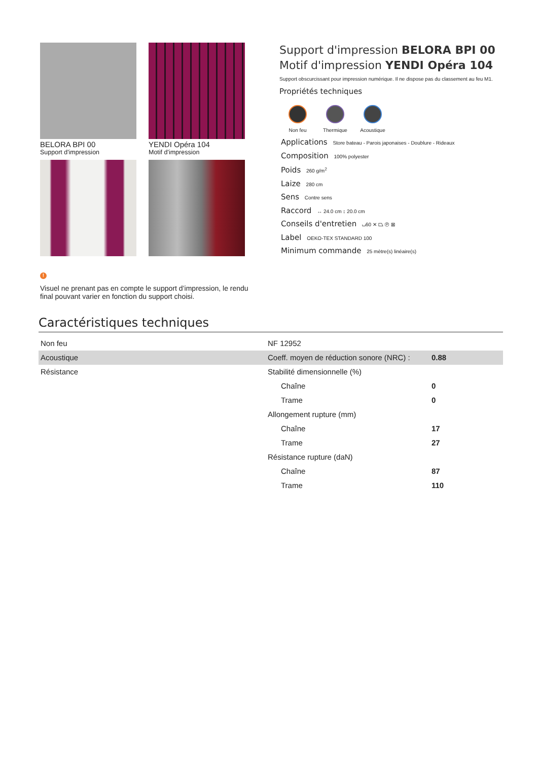BELORA BPI 00
Support d'impression
YENDI Opéra 104
Motif d'impression
Support d'impression BELORA BPI 00
Motif d'impression YENDI Opéra 104
Support obscurcissant pour impression numérique. Il ne dispose pas du classement au feu M1.
Propriétés techniques
Non feu Thermique
Acoustique
Applications Store bateau - Parois japonaises - Doublure - Rideaux
Composition 100% polyester
Poids 260 g/m<sup>2</sup>
Laize 280 cm
Sens Contre sens
Raccord ↔ 24.0 cm ↕ 20.0 cm
Conseils d'entretien ⌴60 ✕ ⏢ Ⓟ ⊠
Label OEKO-TEX STANDARD 100
Minimum commande 25 mètre(s) linéaire(s)
!
Visuel ne prenant pas en compte le support d’impression, le rendu final pouvant varier en fonction du support choisi.
Caractéristiques techniques
| Non feu | NF 12952 | |
| Acoustique | Coeff. moyen de réduction sonore (NRC) : | 0.88 |
| Résistance | Stabilité dimensionnelle (%) | |
| | Chaîne | 0 |
| | Trame | 0 |
| | Allongement rupture (mm) | |
| | Chaîne | 17 |
| | Trame | 27 |
| | Résistance rupture (daN) | |
| | Chaîne | 87 |
| | Trame | 110 |